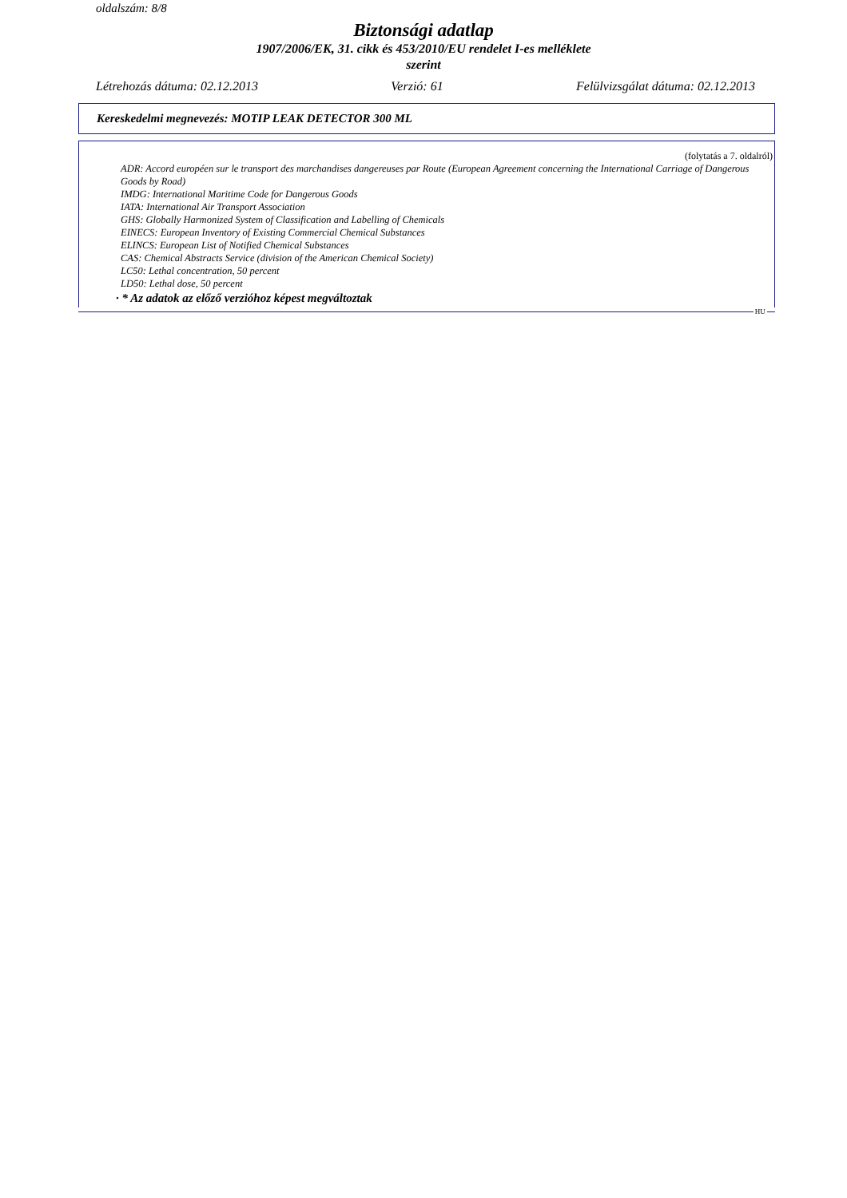oldalszám: 8/8
Biztonsági adatlap
1907/2006/EK, 31. cikk és 453/2010/EU rendelet I-es melléklete
szerint
Létrehozás dátuma: 02.12.2013 Verzió: 61 Felülvizsgálat dátuma: 02.12.2013
Kereskedelmi megnevezés: MOTIP LEAK DETECTOR 300 ML
(folytatás a 7. oldalról)
ADR: Accord européen sur le transport des marchandises dangereuses par Route (European Agreement concerning the International Carriage of Dangerous Goods by Road)
IMDG: International Maritime Code for Dangerous Goods
IATA: International Air Transport Association
GHS: Globally Harmonized System of Classification and Labelling of Chemicals
EINECS: European Inventory of Existing Commercial Chemical Substances
ELINCS: European List of Notified Chemical Substances
CAS: Chemical Abstracts Service (division of the American Chemical Society)
LC50: Lethal concentration, 50 percent
LD50: Lethal dose, 50 percent
· * Az adatok az előző verzióhoz képest megváltoztak
HU